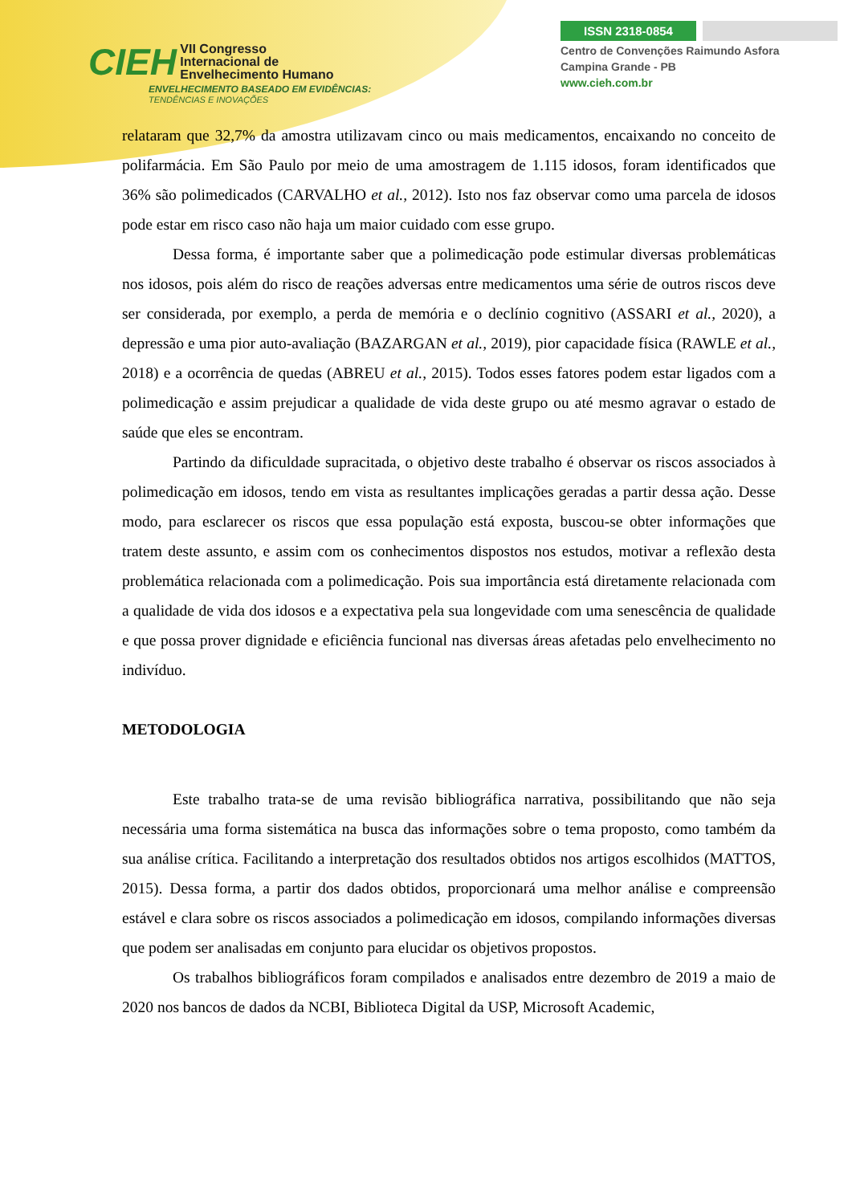CIEH VII Congresso
Internacional de
Envelhecimento Humano
ENVELHECIMENTO BASEADO EM EVIDÊNCIAS:
TENDÊNCIAS E INOVAÇÕES
ISSN 2318-0854
Centro de Convenções Raimundo Asfora
Campina Grande - PB
www.cieh.com.br
relataram que 32,7% da amostra utilizavam cinco ou mais medicamentos, encaixando no conceito de polifarmácia. Em São Paulo por meio de uma amostragem de 1.115 idosos, foram identificados que 36% são polimedicados (CARVALHO et al., 2012). Isto nos faz observar como uma parcela de idosos pode estar em risco caso não haja um maior cuidado com esse grupo.
Dessa forma, é importante saber que a polimedicação pode estimular diversas problemáticas nos idosos, pois além do risco de reações adversas entre medicamentos uma série de outros riscos deve ser considerada, por exemplo, a perda de memória e o declínio cognitivo (ASSARI et al., 2020), a depressão e uma pior auto-avaliação (BAZARGAN et al., 2019), pior capacidade física (RAWLE et al., 2018) e a ocorrência de quedas (ABREU et al., 2015). Todos esses fatores podem estar ligados com a polimedicação e assim prejudicar a qualidade de vida deste grupo ou até mesmo agravar o estado de saúde que eles se encontram.
Partindo da dificuldade supracitada, o objetivo deste trabalho é observar os riscos associados à polimedicação em idosos, tendo em vista as resultantes implicações geradas a partir dessa ação. Desse modo, para esclarecer os riscos que essa população está exposta, buscou-se obter informações que tratem deste assunto, e assim com os conhecimentos dispostos nos estudos, motivar a reflexão desta problemática relacionada com a polimedicação. Pois sua importância está diretamente relacionada com a qualidade de vida dos idosos e a expectativa pela sua longevidade com uma senescência de qualidade e que possa prover dignidade e eficiência funcional nas diversas áreas afetadas pelo envelhecimento no indivíduo.
METODOLOGIA
Este trabalho trata-se de uma revisão bibliográfica narrativa, possibilitando que não seja necessária uma forma sistemática na busca das informações sobre o tema proposto, como também da sua análise crítica. Facilitando a interpretação dos resultados obtidos nos artigos escolhidos (MATTOS, 2015). Dessa forma, a partir dos dados obtidos, proporcionará uma melhor análise e compreensão estável e clara sobre os riscos associados a polimedicação em idosos, compilando informações diversas que podem ser analisadas em conjunto para elucidar os objetivos propostos.
Os trabalhos bibliográficos foram compilados e analisados entre dezembro de 2019 a maio de 2020 nos bancos de dados da NCBI, Biblioteca Digital da USP, Microsoft Academic,